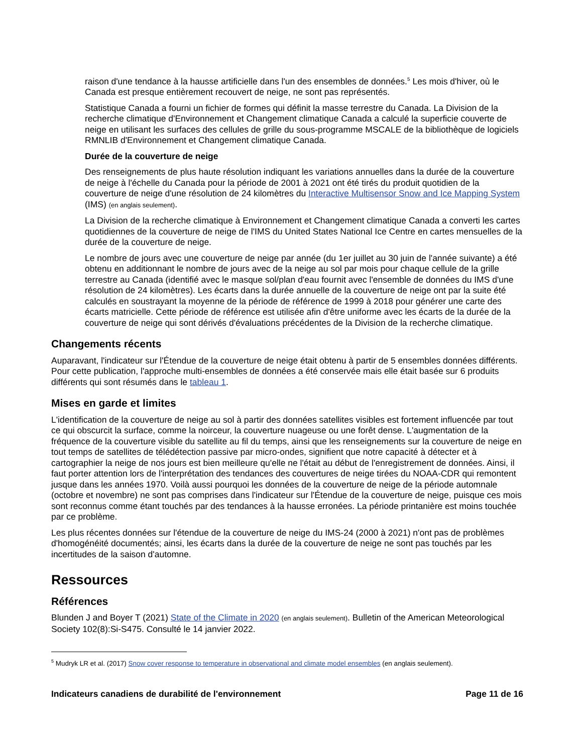raison d'une tendance à la hausse artificielle dans l'un des ensembles de données.<sup>5</sup> Les mois d'hiver, où le Canada est presque entièrement recouvert de neige, ne sont pas représentés.
Statistique Canada a fourni un fichier de formes qui définit la masse terrestre du Canada. La Division de la recherche climatique d'Environnement et Changement climatique Canada a calculé la superficie couverte de neige en utilisant les surfaces des cellules de grille du sous-programme MSCALE de la bibliothèque de logiciels RMNLIB d'Environnement et Changement climatique Canada.
Durée de la couverture de neige
Des renseignements de plus haute résolution indiquant les variations annuelles dans la durée de la couverture de neige à l'échelle du Canada pour la période de 2001 à 2021 ont été tirés du produit quotidien de la couverture de neige d'une résolution de 24 kilomètres du Interactive Multisensor Snow and Ice Mapping System (IMS) (en anglais seulement).
La Division de la recherche climatique à Environnement et Changement climatique Canada a converti les cartes quotidiennes de la couverture de neige de l'IMS du United States National Ice Centre en cartes mensuelles de la durée de la couverture de neige.
Le nombre de jours avec une couverture de neige par année (du 1er juillet au 30 juin de l'année suivante) a été obtenu en additionnant le nombre de jours avec de la neige au sol par mois pour chaque cellule de la grille terrestre au Canada (identifié avec le masque sol/plan d'eau fournit avec l'ensemble de données du IMS d'une résolution de 24 kilomètres). Les écarts dans la durée annuelle de la couverture de neige ont par la suite été calculés en soustrayant la moyenne de la période de référence de 1999 à 2018 pour générer une carte des écarts matricielle. Cette période de référence est utilisée afin d'être uniforme avec les écarts de la durée de la couverture de neige qui sont dérivés d'évaluations précédentes de la Division de la recherche climatique.
Changements récents
Auparavant, l'indicateur sur l'Étendue de la couverture de neige était obtenu à partir de 5 ensembles données différents. Pour cette publication, l'approche multi-ensembles de données a été conservée mais elle était basée sur 6 produits différents qui sont résumés dans le tableau 1.
Mises en garde et limites
L'identification de la couverture de neige au sol à partir des données satellites visibles est fortement influencée par tout ce qui obscurcit la surface, comme la noirceur, la couverture nuageuse ou une forêt dense. L'augmentation de la fréquence de la couverture visible du satellite au fil du temps, ainsi que les renseignements sur la couverture de neige en tout temps de satellites de télédétection passive par micro-ondes, signifient que notre capacité à détecter et à cartographier la neige de nos jours est bien meilleure qu'elle ne l'était au début de l'enregistrement de données. Ainsi, il faut porter attention lors de l'interprétation des tendances des couvertures de neige tirées du NOAA-CDR qui remontent jusque dans les années 1970. Voilà aussi pourquoi les données de la couverture de neige de la période automnale (octobre et novembre) ne sont pas comprises dans l'indicateur sur l'Étendue de la couverture de neige, puisque ces mois sont reconnus comme étant touchés par des tendances à la hausse erronées. La période printanière est moins touchée par ce problème.
Les plus récentes données sur l'étendue de la couverture de neige du IMS-24 (2000 à 2021) n'ont pas de problèmes d'homogénéité documentés; ainsi, les écarts dans la durée de la couverture de neige ne sont pas touchés par les incertitudes de la saison d'automne.
Ressources
Références
Blunden J and Boyer T (2021) State of the Climate in 2020 (en anglais seulement). Bulletin of the American Meteorological Society 102(8):Si-S475. Consulté le 14 janvier 2022.
<sup>5</sup> Mudryk LR et al. (2017) Snow cover response to temperature in observational and climate model ensembles (en anglais seulement).
Indicateurs canadiens de durabilité de l'environnement Page 11 de 16